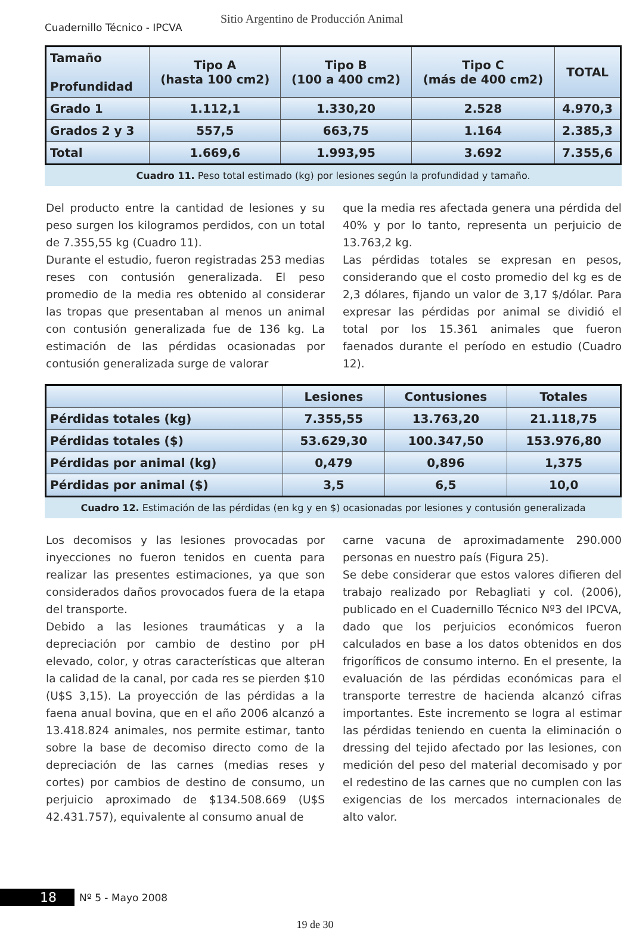Cuadernillo Técnico - IPCVA
Sitio Argentino de Producción Animal
| Tamaño Profundidad | Tipo A (hasta 100 cm2) | Tipo B (100 a 400 cm2) | Tipo C (más de 400 cm2) | TOTAL |
| --- | --- | --- | --- | --- |
| Grado 1 | 1.112,1 | 1.330,20 | 2.528 | 4.970,3 |
| Grados 2 y 3 | 557,5 | 663,75 | 1.164 | 2.385,3 |
| Total | 1.669,6 | 1.993,95 | 3.692 | 7.355,6 |
Cuadro 11. Peso total estimado (kg) por lesiones según la profundidad y tamaño.
Del producto entre la cantidad de lesiones y su peso surgen los kilogramos perdidos, con un total de 7.355,55 kg (Cuadro 11).
Durante el estudio, fueron registradas 253 medias reses con contusión generalizada. El peso promedio de la media res obtenido al considerar las tropas que presentaban al menos un animal con contusión generalizada fue de 136 kg. La estimación de las pérdidas ocasionadas por contusión generalizada surge de valorar
que la media res afectada genera una pérdida del 40% y por lo tanto, representa un perjuicio de 13.763,2 kg.
Las pérdidas totales se expresan en pesos, considerando que el costo promedio del kg es de 2,3 dólares, fijando un valor de 3,17 $/dólar. Para expresar las pérdidas por animal se dividió el total por los 15.361 animales que fueron faenados durante el período en estudio (Cuadro 12).
| | Lesiones | Contusiones | Totales |
| --- | --- | --- | --- |
| Pérdidas totales (kg) | 7.355,55 | 13.763,20 | 21.118,75 |
| Pérdidas totales ($) | 53.629,30 | 100.347,50 | 153.976,80 |
| Pérdidas por animal (kg) | 0,479 | 0,896 | 1,375 |
| Pérdidas por animal ($) | 3,5 | 6,5 | 10,0 |
Cuadro 12. Estimación de las pérdidas (en kg y en $) ocasionadas por lesiones y contusión generalizada
Los decomisos y las lesiones provocadas por inyecciones no fueron tenidos en cuenta para realizar las presentes estimaciones, ya que son considerados daños provocados fuera de la etapa del transporte.
Debido a las lesiones traumáticas y a la depreciación por cambio de destino por pH elevado, color, y otras características que alteran la calidad de la canal, por cada res se pierden $10 (U$S 3,15). La proyección de las pérdidas a la faena anual bovina, que en el año 2006 alcanzó a 13.418.824 animales, nos permite estimar, tanto sobre la base de decomiso directo como de la depreciación de las carnes (medias reses y cortes) por cambios de destino de consumo, un perjuicio aproximado de $134.508.669 (U$S 42.431.757), equivalente al consumo anual de
carne vacuna de aproximadamente 290.000 personas en nuestro país (Figura 25).
Se debe considerar que estos valores difieren del trabajo realizado por Rebagliati y col. (2006), publicado en el Cuadernillo Técnico Nº3 del IPCVA, dado que los perjuicios económicos fueron calculados en base a los datos obtenidos en dos frigoríficos de consumo interno. En el presente, la evaluación de las pérdidas económicas para el transporte terrestre de hacienda alcanzó cifras importantes. Este incremento se logra al estimar las pérdidas teniendo en cuenta la eliminación o dressing del tejido afectado por las lesiones, con medición del peso del material decomisado y por el redestino de las carnes que no cumplen con las exigencias de los mercados internacionales de alto valor.
18 Nº 5 - Mayo 2008
19 de 30